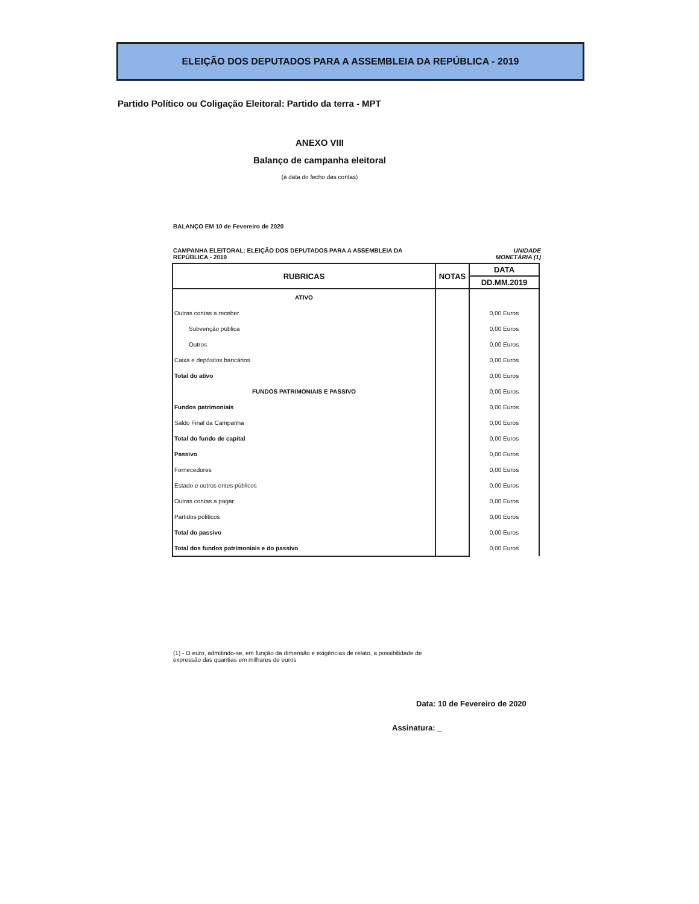ELEIÇÃO DOS DEPUTADOS PARA A ASSEMBLEIA DA REPÚBLICA - 2019
Partido Político ou Coligação Eleitoral: Partido da terra - MPT
ANEXO VIII
Balanço de campanha eleitoral
(à data do fecho das contas)
BALANÇO EM 10 de Fevereiro de 2020
CAMPANHA ELEITORAL: ELEIÇÃO DOS DEPUTADOS PARA A ASSEMBLEIA DA
REPÚBLICA - 2019 UNIDADE
MONETÁRIA (1)
| RUBRICAS | NOTAS | DATA |
| --- | --- | --- |
| | | DD.MM.2019 |
| ATIVO | | |
| Outras contas a receber | | 0,00 Euros |
| Subvenção pública | | 0,00 Euros |
| Outros | | 0,00 Euros |
| Caixa e depósitos bancários | | 0,00 Euros |
| Total do ativo | | 0,00 Euros |
| FUNDOS PATRIMONIAIS E PASSIVO | | 0,00 Euros |
| Fundos patrimoniais | | 0,00 Euros |
| Saldo Final da Campanha | | 0,00 Euros |
| Total do fundo de capital | | 0,00 Euros |
| Passivo | | 0,00 Euros |
| Fornecedores | | 0,00 Euros |
| Estado e outros entes públicos | | 0,00 Euros |
| Outras contas a pagar | | 0,00 Euros |
| Partidos politicos | | 0,00 Euros |
| Total do passivo | | 0,00 Euros |
| Total dos fundos patrimoniais e do passivo | | 0,00 Euros |
(1) - O euro, admitindo-se, em função da dimensão e exigências de relato, a possibilidade de expressão das quantias em milhares de euros
Data: 10 de Fevereiro de 2020
Assinatura: _